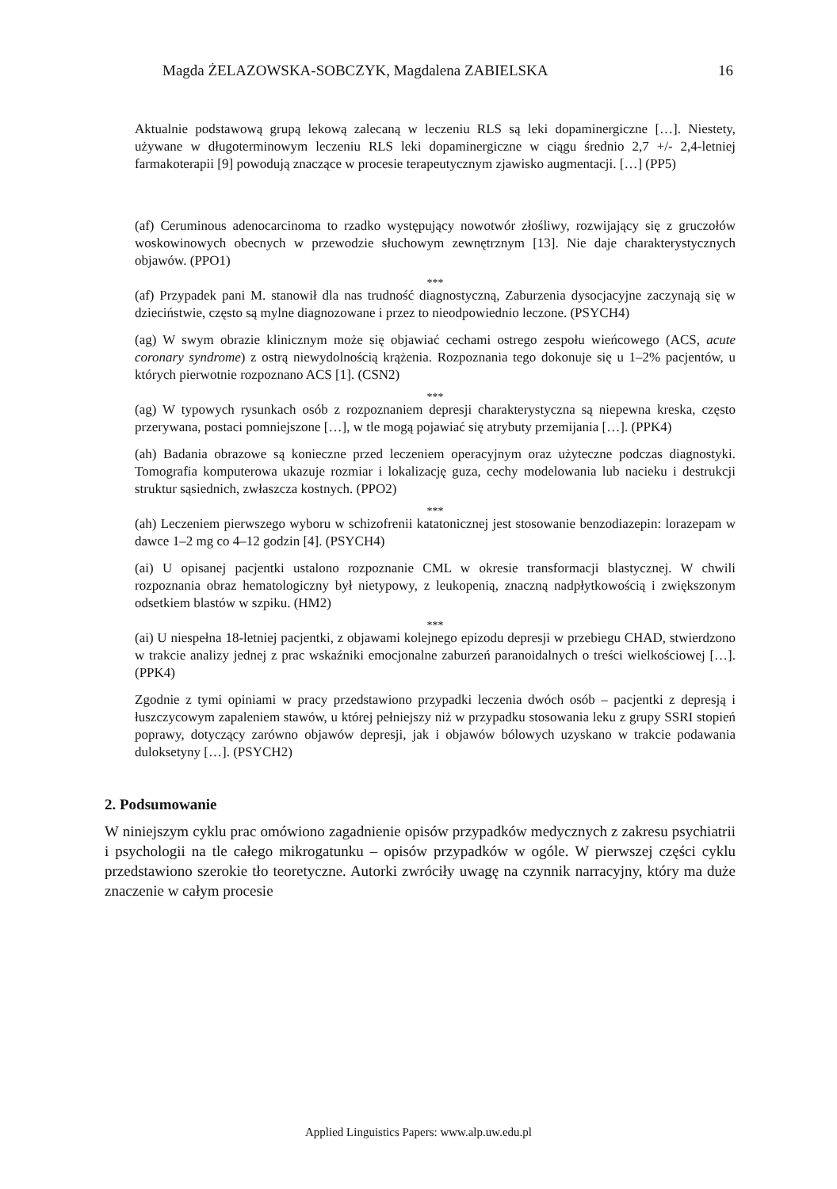Magda ŻELAZOWSKA-SOBCZYK, Magdalena ZABIELSKA 16
Aktualnie podstawową grupą lekową zalecaną w leczeniu RLS są leki dopaminergiczne […]. Niestety, używane w długoterminowym leczeniu RLS leki dopaminergiczne w ciągu średnio 2,7 +/- 2,4-letniej farmakoterapii [9] powodują znaczące w procesie terapeutycznym zjawisko augmentacji. […] (PP5)
(af) Ceruminous adenocarcinoma to rzadko występujący nowotwór złośliwy, rozwijający się z gruczołów woskowinowych obecnych w przewodzie słuchowym zewnętrznym [13]. Nie daje charakterystycznych objawów. (PPO1)
***
(af) Przypadek pani M. stanowił dla nas trudność diagnostyczną, Zaburzenia dysocjacyjne zaczynają się w dzieciństwie, często są mylne diagnozowane i przez to nieodpowiednio leczone. (PSYCH4)
(ag) W swym obrazie klinicznym może się objawiać cechami ostrego zespołu wieńcowego (ACS, acute coronary syndrome) z ostrą niewydolnością krążenia. Rozpoznania tego dokonuje się u 1–2% pacjentów, u których pierwotnie rozpoznano ACS [1]. (CSN2)
***
(ag) W typowych rysunkach osób z rozpoznaniem depresji charakterystyczna są niepewna kreska, często przerywana, postaci pomniejszone […], w tle mogą pojawiać się atrybuty przemijania […]. (PPK4)
(ah) Badania obrazowe są konieczne przed leczeniem operacyjnym oraz użyteczne podczas diagnostyki. Tomografia komputerowa ukazuje rozmiar i lokalizację guza, cechy modelowania lub nacieku i destrukcji struktur sąsiednich, zwłaszcza kostnych. (PPO2)
***
(ah) Leczeniem pierwszego wyboru w schizofrenii katatonicznej jest stosowanie benzodiazepin: lorazepam w dawce 1–2 mg co 4–12 godzin [4]. (PSYCH4)
(ai) U opisanej pacjentki ustalono rozpoznanie CML w okresie transformacji blastycznej. W chwili rozpoznania obraz hematologiczny był nietypowy, z leukopenią, znaczną nadpłytkowością i zwiększonym odsetkiem blastów w szpiku. (HM2)
***
(ai) U niespełna 18-letniej pacjentki, z objawami kolejnego epizodu depresji w przebiegu CHAD, stwierdzono w trakcie analizy jednej z prac wskaźniki emocjonalne zaburzeń paranoidalnych o treści wielkościowej […]. (PPK4)
Zgodnie z tymi opiniami w pracy przedstawiono przypadki leczenia dwóch osób – pacjentki z depresją i łuszczycowym zapaleniem stawów, u której pełniejszy niż w przypadku stosowania leku z grupy SSRI stopień poprawy, dotyczący zarówno objawów depresji, jak i objawów bólowych uzyskano w trakcie podawania duloksetyny […]. (PSYCH2)
2. Podsumowanie
W niniejszym cyklu prac omówiono zagadnienie opisów przypadków medycznych z zakresu psychiatrii i psychologii na tle całego mikrogatunku – opisów przypadków w ogóle. W pierwszej części cyklu przedstawiono szerokie tło teoretyczne. Autorki zwróciły uwagę na czynnik narracyjny, który ma duże znaczenie w całym procesie
Applied Linguistics Papers: www.alp.uw.edu.pl